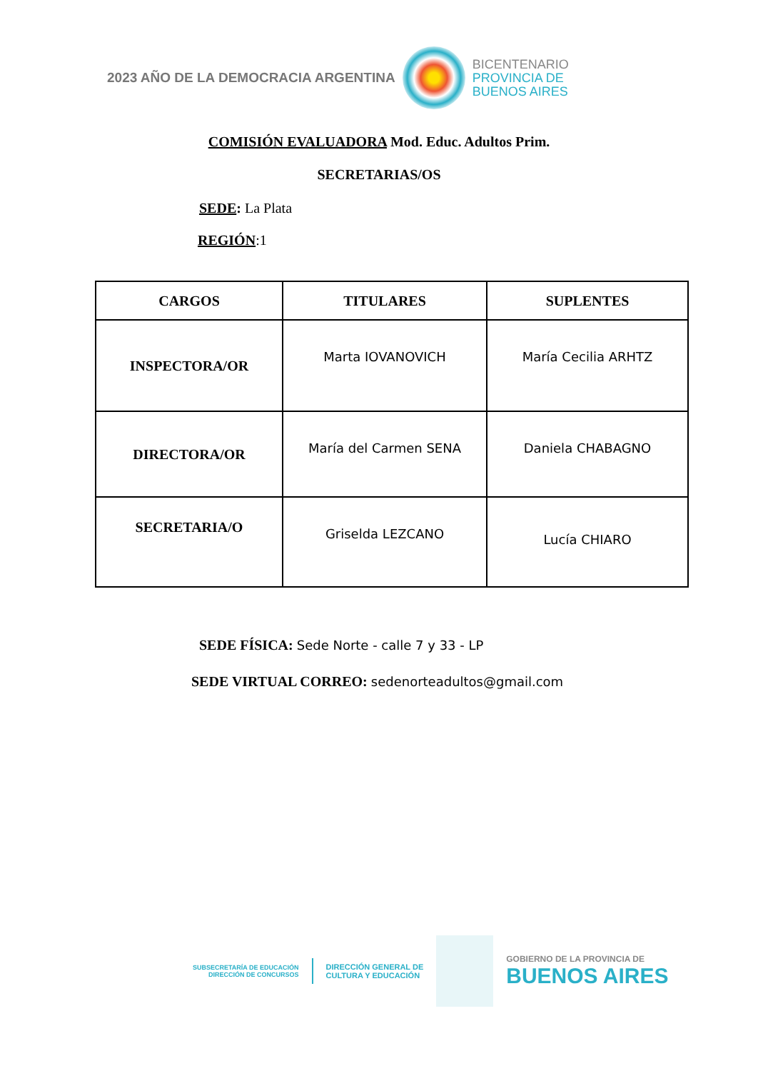2023 AÑO DE LA DEMOCRACIA ARGENTINA
BICENTENARIO
PROVINCIA DE
BUENOS AIRES
COMISIÓN EVALUADORA Mod. Educ. Adultos Prim.
SECRETARIAS/OS
SEDE: La Plata
REGIÓN:1
| CARGOS | TITULARES | SUPLENTES |
| --- | --- | --- |
| INSPECTORA/OR | Marta IOVANOVICH | María Cecilia ARHTZ |
| DIRECTORA/OR | María del Carmen SENA | Daniela CHABAGNO |
| SECRETARIA/O | Griselda LEZCANO | Lucía CHIARO |
SEDE FÍSICA: Sede Norte - calle 7 y 33 - LP
SEDE VIRTUAL CORREO: sedenorteadultos@gmail.com
SUBSECRETARÍA DE EDUCACIÓN
DIRECCIÓN DE CONCURSOS
DIRECCIÓN GENERAL DE
CULTURA Y EDUCACIÓN
GOBIERNO DE LA PROVINCIA DE
BUENOS AIRES